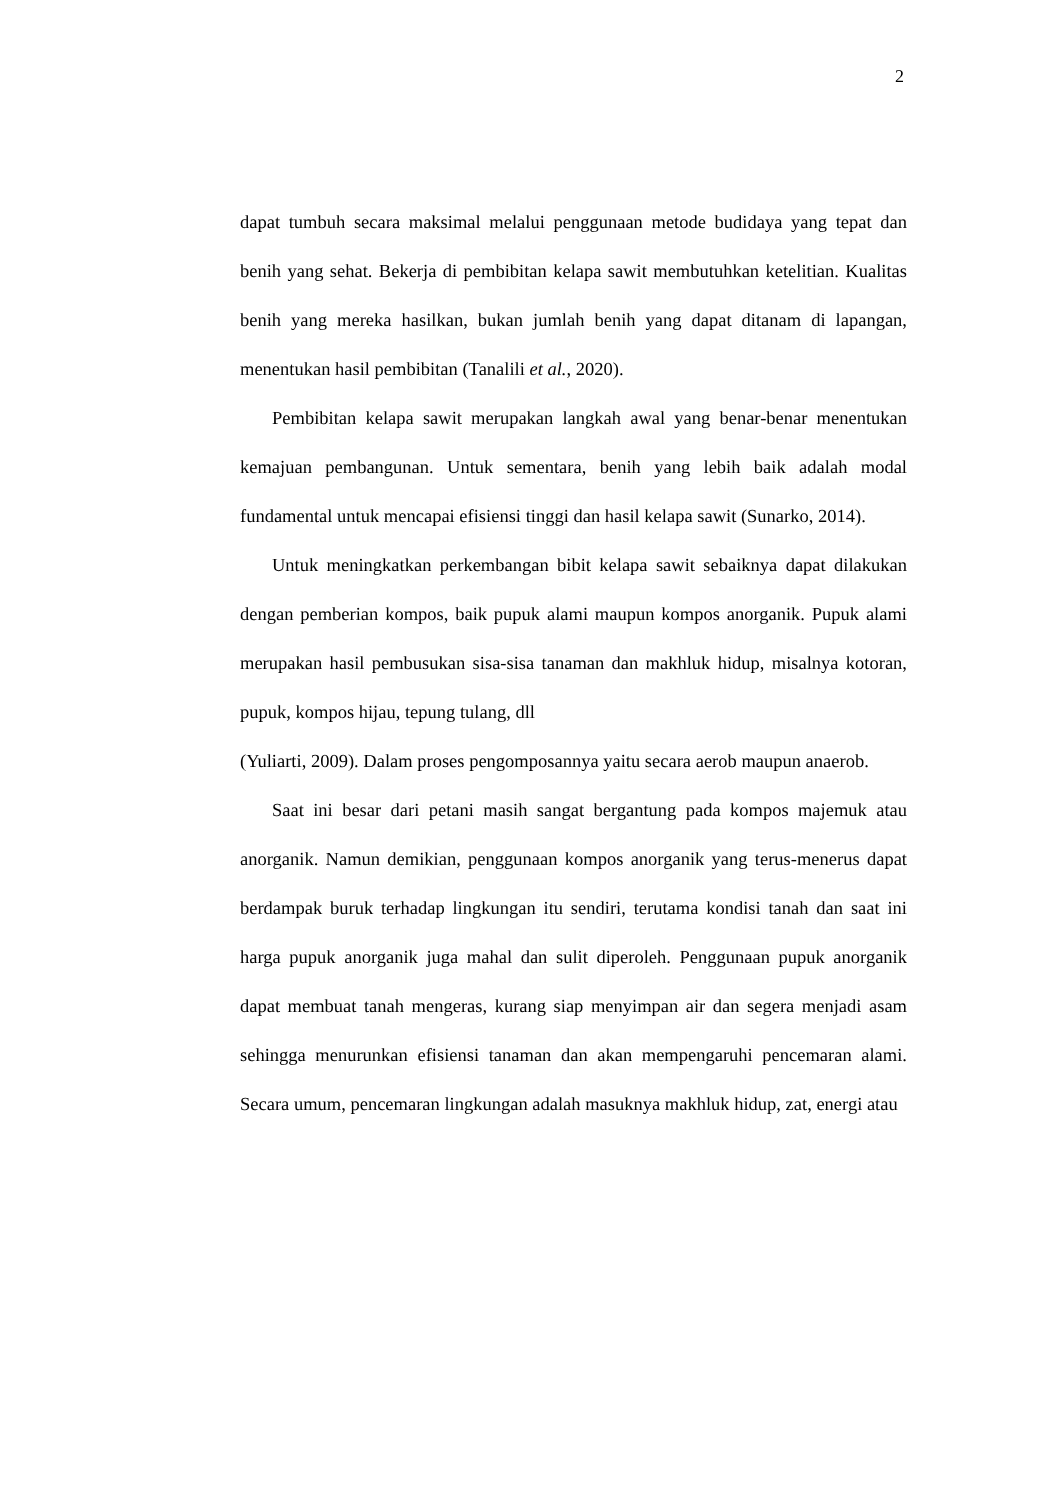2
dapat tumbuh secara maksimal melalui penggunaan metode budidaya yang tepat dan benih yang sehat. Bekerja di pembibitan kelapa sawit membutuhkan ketelitian. Kualitas benih yang mereka hasilkan, bukan jumlah benih yang dapat ditanam di lapangan, menentukan hasil pembibitan (Tanalili et al., 2020).
Pembibitan kelapa sawit merupakan langkah awal yang benar-benar menentukan kemajuan pembangunan. Untuk sementara, benih yang lebih baik adalah modal fundamental untuk mencapai efisiensi tinggi dan hasil kelapa sawit (Sunarko, 2014).
Untuk meningkatkan perkembangan bibit kelapa sawit sebaiknya dapat dilakukan dengan pemberian kompos, baik pupuk alami maupun kompos anorganik. Pupuk alami merupakan hasil pembusukan sisa-sisa tanaman dan makhluk hidup, misalnya kotoran, pupuk, kompos hijau, tepung tulang, dll
(Yuliarti, 2009). Dalam proses pengomposannya yaitu secara aerob maupun anaerob.
Saat ini besar dari petani masih sangat bergantung pada kompos majemuk atau anorganik. Namun demikian, penggunaan kompos anorganik yang terus-menerus dapat berdampak buruk terhadap lingkungan itu sendiri, terutama kondisi tanah dan saat ini harga pupuk anorganik juga mahal dan sulit diperoleh. Penggunaan pupuk anorganik dapat membuat tanah mengeras, kurang siap menyimpan air dan segera menjadi asam sehingga menurunkan efisiensi tanaman dan akan mempengaruhi pencemaran alami. Secara umum, pencemaran lingkungan adalah masuknya makhluk hidup, zat, energi atau